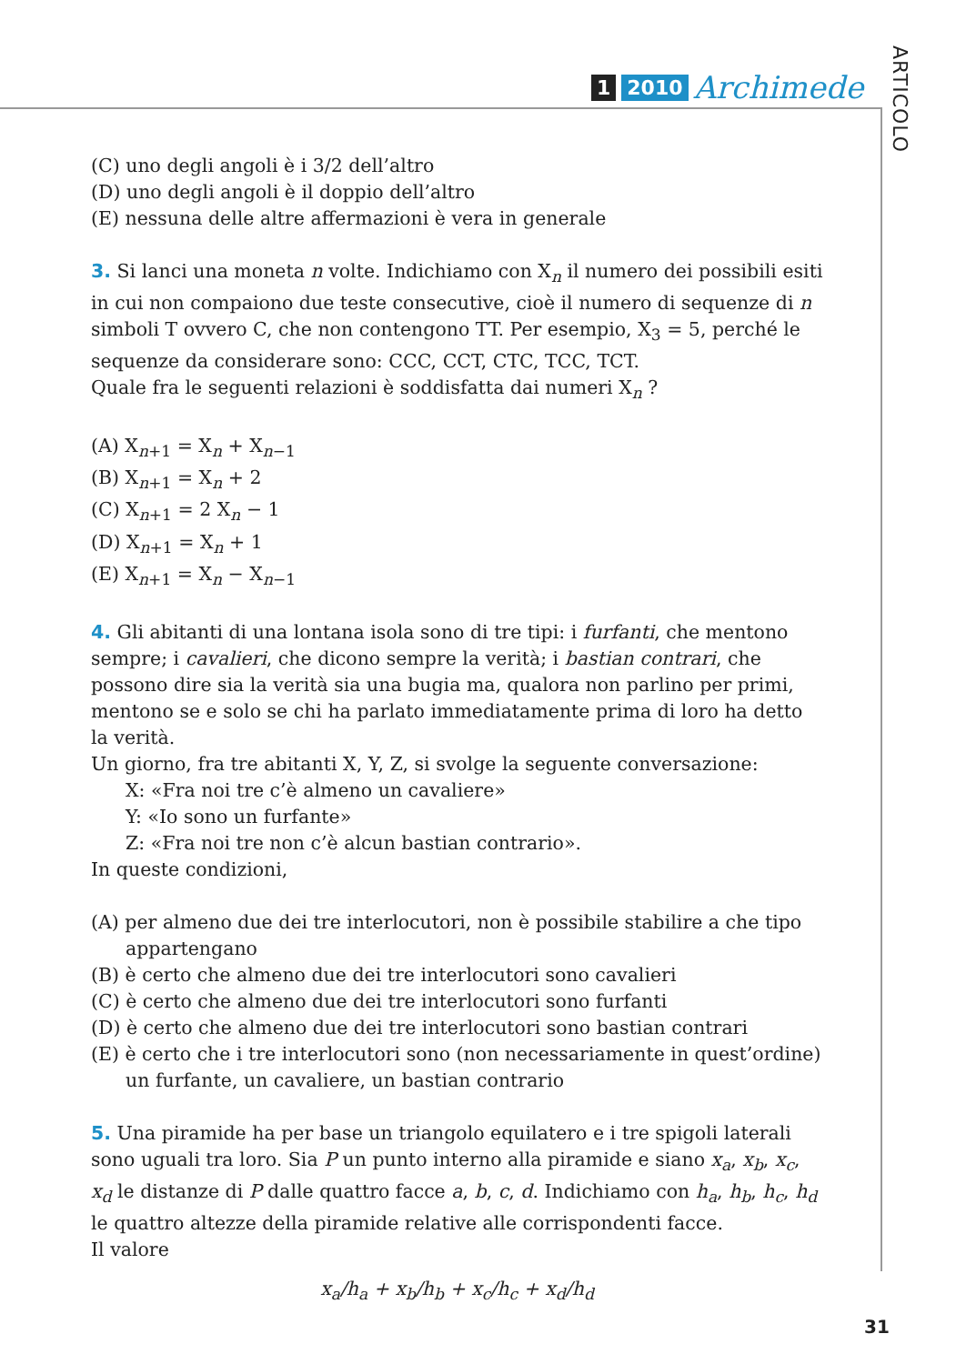1 2010 Archimede
ARTICOLO
(C) uno degli angoli è i 3/2 dell’altro
(D) uno degli angoli è il doppio dell’altro
(E) nessuna delle altre affermazioni è vera in generale
3. Si lanci una moneta n volte. Indichiamo con X<sub>n</sub> il numero dei possibili esiti in cui non compaiono due teste consecutive, cioè il numero di sequenze di n simboli T ovvero C, che non contengono TT. Per esempio, X<sub>3</sub> = 5, perché le sequenze da considerare sono: CCC, CCT, CTC, TCC, TCT.
Quale fra le seguenti relazioni è soddisfatta dai numeri X<sub>n</sub> ?
(A) X<sub>n+1</sub> = X<sub>n</sub> + X<sub>n−1</sub>
(B) X<sub>n+1</sub> = X<sub>n</sub> + 2
(C) X<sub>n+1</sub> = 2 X<sub>n</sub> − 1
(D) X<sub>n+1</sub> = X<sub>n</sub> + 1
(E) X<sub>n+1</sub> = X<sub>n</sub> − X<sub>n−1</sub>
4. Gli abitanti di una lontana isola sono di tre tipi: i furfanti, che mentono sempre; i cavalieri, che dicono sempre la verità; i bastian contrari, che possono dire sia la verità sia una bugia ma, qualora non parlino per primi, mentono se e solo se chi ha parlato immediatamente prima di loro ha detto la verità.
Un giorno, fra tre abitanti X, Y, Z, si svolge la seguente conversazione:
X: «Fra noi tre c’è almeno un cavaliere»
Y: «Io sono un furfante»
Z: «Fra noi tre non c’è alcun bastian contrario».
In queste condizioni,
(A) per almeno due dei tre interlocutori, non è possibile stabilire a che tipo appartengano
(B) è certo che almeno due dei tre interlocutori sono cavalieri
(C) è certo che almeno due dei tre interlocutori sono furfanti
(D) è certo che almeno due dei tre interlocutori sono bastian contrari
(E) è certo che i tre interlocutori sono (non necessariamente in quest’ordine) un furfante, un cavaliere, un bastian contrario
5. Una piramide ha per base un triangolo equilatero e i tre spigoli laterali sono uguali tra loro. Sia P un punto interno alla piramide e siano x<sub>a</sub>, x<sub>b</sub>, x<sub>c</sub>, x<sub>d</sub> le distanze di P dalle quattro facce a, b, c, d. Indichiamo con h<sub>a</sub>, h<sub>b</sub>, h<sub>c</sub>, h<sub>d</sub> le quattro altezze della piramide relative alle corrispondenti facce.
Il valore
x<sub>a</sub>/h<sub>a</sub> + x<sub>b</sub>/h<sub>b</sub> + x<sub>c</sub>/h<sub>c</sub> + x<sub>d</sub>/h<sub>d</sub>
31